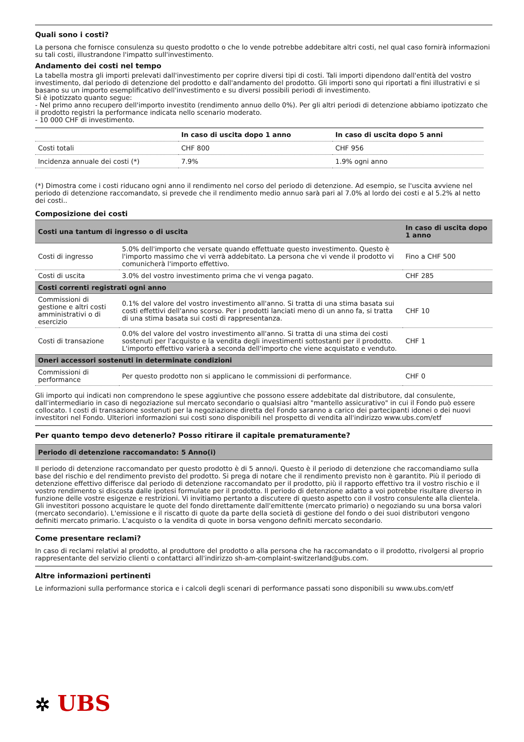Quali sono i costi?
La persona che fornisce consulenza su questo prodotto o che lo vende potrebbe addebitare altri costi, nel qual caso fornirà informazioni su tali costi, illustrandone l'impatto sull'investimento.
Andamento dei costi nel tempo
La tabella mostra gli importi prelevati dall'investimento per coprire diversi tipi di costi. Tali importi dipendono dall'entità del vostro investimento, dal periodo di detenzione del prodotto e dall'andamento del prodotto. Gli importi sono qui riportati a fini illustrativi e si basano su un importo esemplificativo dell'investimento e su diversi possibili periodi di investimento.
Si è ipotizzato quanto segue:
- Nel primo anno recupero dell'importo investito (rendimento annuo dello 0%). Per gli altri periodi di detenzione abbiamo ipotizzato che il prodotto registri la performance indicata nello scenario moderato.
- 10 000 CHF di investimento.
| | In caso di uscita dopo 1 anno | In caso di uscita dopo 5 anni |
| --- | --- | --- |
| Costi totali | CHF 800 | CHF 956 |
| Incidenza annuale dei costi (*) | 7.9% | 1.9% ogni anno |
(*) Dimostra come i costi riducano ogni anno il rendimento nel corso del periodo di detenzione. Ad esempio, se l'uscita avviene nel periodo di detenzione raccomandato, si prevede che il rendimento medio annuo sarà pari al 7.0% al lordo dei costi e al 5.2% al netto dei costi..
Composizione dei costi
| Costi una tantum di ingresso o di uscita | | In caso di uscita dopo 1 anno |
| --- | --- | --- |
| Costi di ingresso | 5.0% dell'importo che versate quando effettuate questo investimento. Questo è l'importo massimo che vi verrà addebitato. La persona che vi vende il prodotto vi comunicherà l'importo effettivo. | Fino a CHF 500 |
| Costi di uscita | 3.0% del vostro investimento prima che vi venga pagato. | CHF 285 |
| Costi correnti registrati ogni anno | | |
| Commissioni di gestione e altri costi amministrativi o di esercizio | 0.1% del valore del vostro investimento all'anno. Si tratta di una stima basata sui costi effettivi dell'anno scorso. Per i prodotti lanciati meno di un anno fa, si tratta di una stima basata sui costi di rappresentanza. | CHF 10 |
| Costi di transazione | 0.0% del valore del vostro investimento all'anno. Si tratta di una stima dei costi sostenuti per l'acquisto e la vendita degli investimenti sottostanti per il prodotto. L'importo effettivo varierà a seconda dell'importo che viene acquistato e venduto. | CHF 1 |
| Oneri accessori sostenuti in determinate condizioni | | |
| Commissioni di performance | Per questo prodotto non si applicano le commissioni di performance. | CHF 0 |
Gli importo qui indicati non comprendono le spese aggiuntive che possono essere addebitate dal distributore, dal consulente, dall'intermediario in caso di negoziazione sul mercato secondario o qualsiasi altro "mantello assicurativo" in cui il Fondo può essere collocato. I costi di transazione sostenuti per la negoziazione diretta del Fondo saranno a carico dei partecipanti idonei o dei nuovi investitori nel Fondo. Ulteriori informazioni sui costi sono disponibili nel prospetto di vendita all'indirizzo www.ubs.com/etf
Per quanto tempo devo detenerlo? Posso ritirare il capitale prematuramente?
| Periodo di detenzione raccomandato: 5 Anno(i) |
| --- |
Il periodo di detenzione raccomandato per questo prodotto è di 5 anno/i. Questo è il periodo di detenzione che raccomandiamo sulla base del rischio e del rendimento previsto del prodotto. Si prega di notare che il rendimento previsto non è garantito. Più il periodo di detenzione effettivo differisce dal periodo di detenzione raccomandato per il prodotto, più il rapporto effettivo tra il vostro rischio e il vostro rendimento si discosta dalle ipotesi formulate per il prodotto. Il periodo di detenzione adatto a voi potrebbe risultare diverso in funzione delle vostre esigenze e restrizioni. Vi invitiamo pertanto a discutere di questo aspetto con il vostro consulente alla clientela.
Gli investitori possono acquistare le quote del fondo direttamente dall'emittente (mercato primario) o negoziando su una borsa valori (mercato secondario). L'emissione e il riscatto di quote da parte della società di gestione del fondo o dei suoi distributori vengono definiti mercato primario. L'acquisto o la vendita di quote in borsa vengono definiti mercato secondario.
Come presentare reclami?
In caso di reclami relativi al prodotto, al produttore del prodotto o alla persona che ha raccomandato o il prodotto, rivolgersi al proprio rappresentante del servizio clienti o contattarci all'indirizzo sh-am-complaint-switzerland@ubs.com.
Altre informazioni pertinenti
Le informazioni sulla performance storica e i calcoli degli scenari di performance passati sono disponibili su www.ubs.com/etf
✲ UBS